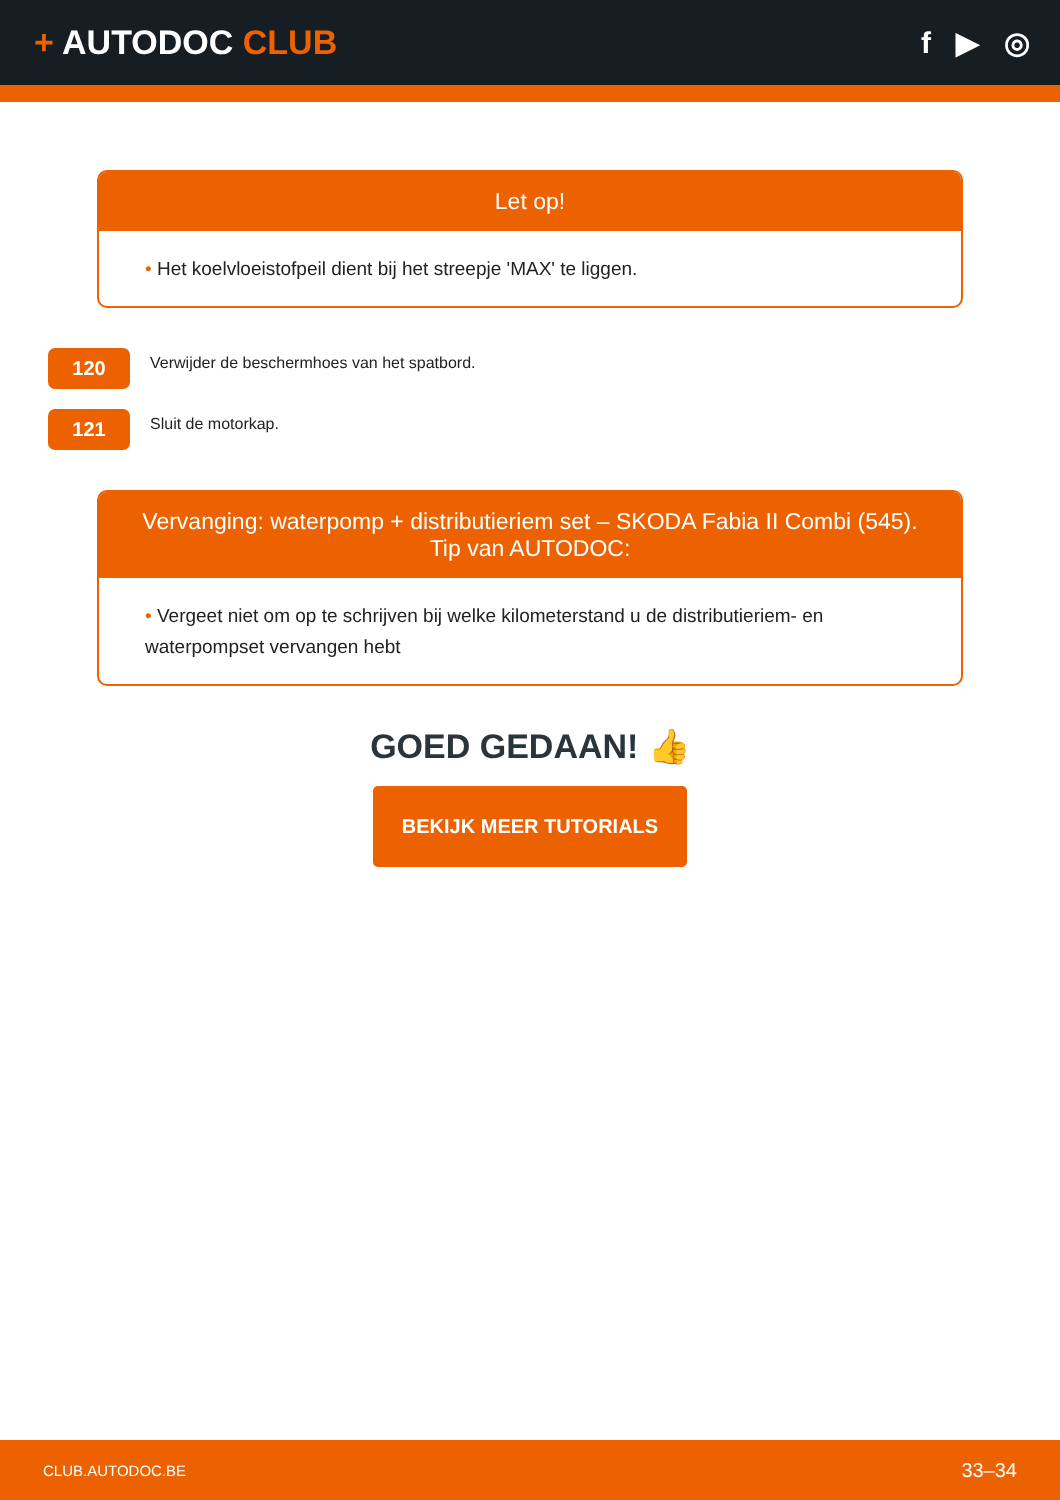+ AUTODOC CLUB f ▶ ◎
Let op!
• Het koelvloeistofpeil dient bij het streepje 'MAX' te liggen.
120
Verwijder de beschermhoes van het spatbord.
121
Sluit de motorkap.
Vervanging: waterpomp + distributieriem set – SKODA Fabia II Combi (545).
Tip van AUTODOC:
• Vergeet niet om op te schrijven bij welke kilometerstand u de distributieriem- en waterpompset vervangen hebt
GOED GEDAAN! 👍
BEKIJK MEER TUTORIALS
CLUB.AUTODOC.BE 33–34